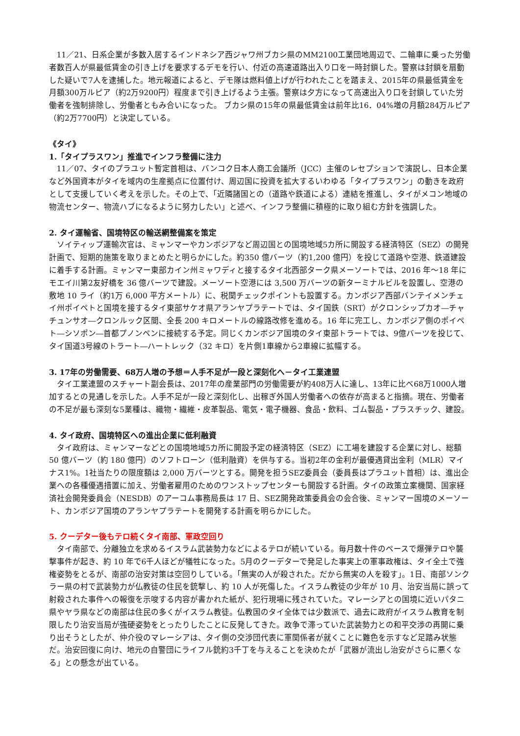11／21、日系企業が多数入居するインドネシア西ジャワ州ブカシ県のMM2100工業団地周辺で、二輪車に乗った労働者数百人が県最低賃金の引き上げを要求するデモを行い、付近の高速道路出入り口を一時封鎖した。警察は封鎖を扇動した疑いで7人を逮捕した。地元報道によると、デモ隊は燃料値上げが行われたことを踏まえ、2015年の県最低賃金を月額300万ルピア（約2万9200円）程度まで引き上げるよう主張。警察は夕方になって高速出入り口を封鎖していた労働者を強制排除し、労働者ともみ合いになった。 ブカシ県の15年の県最低賃金は前年比16．04%増の月額284万ルピア（約2万7700円）と決定している。
《タイ》
1.「タイプラスワン」推進でインフラ整備に注力
11／07、タイのプラユット暫定首相は、バンコク日本人商工会議所（JCC）主催のレセプションで演説し、日本企業など外国資本がタイを域内の生産拠点に位置付け、周辺国に投資を拡大するいわゆる「タイプラスワン」の動きを政府として支援していく考えを示した。その上で、「近隣諸国との（道路や鉄道による）連結を推進し、タイがメコン地域の物流センター、物流ハブになるように努力したい」と述べ、インフラ整備に積極的に取り組む方針を強調した。
2. タイ運輸省、国境特区の輸送網整備案を策定
ソイティップ運輸次官は、ミャンマーやカンボジアなど周辺国との国境地域5カ所に開設する経済特区（SEZ）の開発計画で、短期的施策を取りまとめたと明らかにした。約350 億バーツ（約1,200 億円）を投じて道路や空港、鉄道建設に着手する計画。ミャンマー東部カイン州ミャワディと接するタイ北西部ターク県メーソートでは、2016 年～18 年にモエイ川第2友好橋を 36 億バーツで建設。メーソート空港には 3,500 万バーツの新ターミナルビルを設置し、空港の敷地 10 ライ（約1万 6,000 平方メートル）に、税関チェックポイントも設置する。カンボジア西部バンテイメンチェイ州ポイペトと国境を接するタイ東部サケオ県アランヤプラテートでは、タイ国鉄（SRT）がクロンシップカオ―チャチュンサオ―クロンルック区間、全長 200 キロメートルの線路改修を進める。16 年に完工し、カンボジア側のポイペト―シソポン―首都プノンペンに接続する予定。同じくカンボジア国境のタイ東部トラートでは、9億バーツを投じて、タイ国道3号線のトラート―ハートレック（32 キロ）を片側1車線から2車線に拡幅する。
3. 17年の労働需要、68万人増の予想＝人手不足が一段と深刻化へ－タイ工業連盟
タイ工業連盟のスチャート副会長は、2017年の産業部門の労働需要が約408万人に達し、13年に比べ68万1000人増加するとの見通しを示した。人手不足が一段と深刻化し、出稼ぎ外国人労働者への依存が高まると指摘。現在、労働者の不足が最も深刻な5業種は、織物・繊維・皮革製品、電気・電子機器、食品・飲料、ゴム製品・プラスチック、建設。
4. タイ政府、国境特区への進出企業に低利融資
タイ政府は、ミャンマーなどとの国境地域5カ所に開設予定の経済特区（SEZ）に工場を建設する企業に対し、総額 50 億バーツ（約 180 億円）のソフトローン（低利融資）を供与する。当初2年の金利が最優遇貸出金利（MLR）マイナス1%。1社当たりの限度額は 2,000 万バーツとする。開発を担うSEZ委員会（委員長はプラユット首相）は、進出企業への各種優遇措置に加え、労働者雇用のためのワンストップセンターも開設する計画。タイの政策立案機関、国家経済社会開発委員会（NESDB）のアーコム事務局長は 17 日、SEZ開発政策委員会の会合後、ミャンマー国境のメーソート、カンボジア国境のアランヤプラテートを開発する計画を明らかにした。
5. クーデター後もテロ続くタイ南部、軍政空回り
タイ南部で、分離独立を求めるイスラム武装勢力などによるテロが続いている。毎月数十件のペースで爆弾テロや襲撃事件が起き、約 10 年で6千人ほどが犠牲になった。5月のクーデターで発足した事実上の軍事政権は、タイ全土で強権姿勢をとるが、南部の治安対策は空回りしている。「無実の人が殺された。だから無実の人を殺す」。1日、南部ソンクラー県の村で武装勢力が仏教徒の住民を銃撃し、約 10 人が死傷した。イスラム教徒の少年が 10 月、治安当局に誤って射殺された事件への報復を示唆する内容が書かれた紙が、犯行現場に残されていた。マレーシアとの国境に近いパタニ県やヤラ県などの南部は住民の多くがイスラム教徒。仏教国のタイ全体では少数派で、過去に政府がイスラム教育を制限したり治安当局が強硬姿勢をとったりしたことに反発してきた。政争で滞っていた武装勢力との和平交渉の再開に乗り出そうとしたが、仲介役のマレーシアは、タイ側の交渉団代表に軍関係者が就くことに難色を示すなど足踏み状態だ。治安回復に向け、地元の自警団にライフル銃約3千丁を与えることを決めたが「武器が流出し治安がさらに悪くなる」との懸念が出ている。